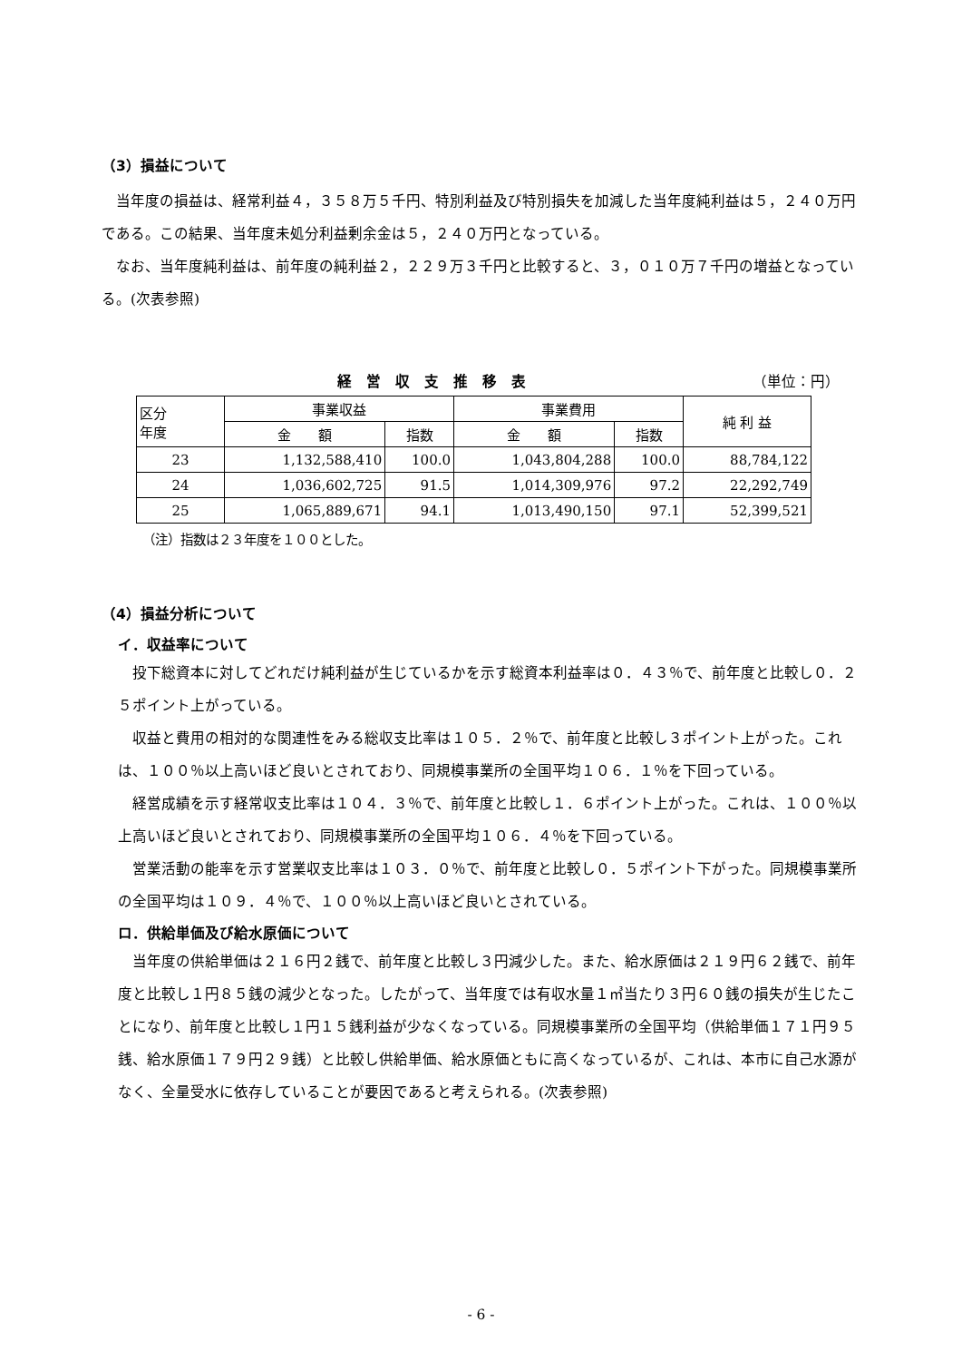（3）損益について
当年度の損益は、経常利益４，３５８万５千円、特別利益及び特別損失を加減した当年度純利益は５，２４０万円である。この結果、当年度未処分利益剰余金は５，２４０万円となっている。
なお、当年度純利益は、前年度の純利益２，２２９万３千円と比較すると、３，０１０万７千円の増益となっている。(次表参照)
経営収支推移表 （単位：円）
| 区分 年度 | 事業収益 | | 事業費用 | | 純 利 益 |
| --- | --- | --- | --- | --- | --- |
| | 金 額 | 指数 | 金 額 | 指数 | |
| 23 | 1,132,588,410 | 100.0 | 1,043,804,288 | 100.0 | 88,784,122 |
| 24 | 1,036,602,725 | 91.5 | 1,014,309,976 | 97.2 | 22,292,749 |
| 25 | 1,065,889,671 | 94.1 | 1,013,490,150 | 97.1 | 52,399,521 |
（注）指数は２３年度を１００とした。
（4）損益分析について
イ．収益率について
投下総資本に対してどれだけ純利益が生じているかを示す総資本利益率は０．４３％で、前年度と比較し０．２５ポイント上がっている。
収益と費用の相対的な関連性をみる総収支比率は１０５．２％で、前年度と比較し３ポイント上がった。これは、１００％以上高いほど良いとされており、同規模事業所の全国平均１０６．１％を下回っている。
経営成績を示す経常収支比率は１０４．３％で、前年度と比較し１．６ポイント上がった。これは、１００％以上高いほど良いとされており、同規模事業所の全国平均１０６．４％を下回っている。
営業活動の能率を示す営業収支比率は１０３．０％で、前年度と比較し０．５ポイント下がった。同規模事業所の全国平均は１０９．４％で、１００％以上高いほど良いとされている。
ロ．供給単価及び給水原価について
当年度の供給単価は２１６円２銭で、前年度と比較し３円減少した。また、給水原価は２１９円６２銭で、前年度と比較し１円８５銭の減少となった。したがって、当年度では有収水量１㎥当たり３円６０銭の損失が生じたことになり、前年度と比較し１円１５銭利益が少なくなっている。同規模事業所の全国平均（供給単価１７１円９５銭、給水原価１７９円２９銭）と比較し供給単価、給水原価ともに高くなっているが、これは、本市に自己水源がなく、全量受水に依存していることが要因であると考えられる。(次表参照)
- 6 -